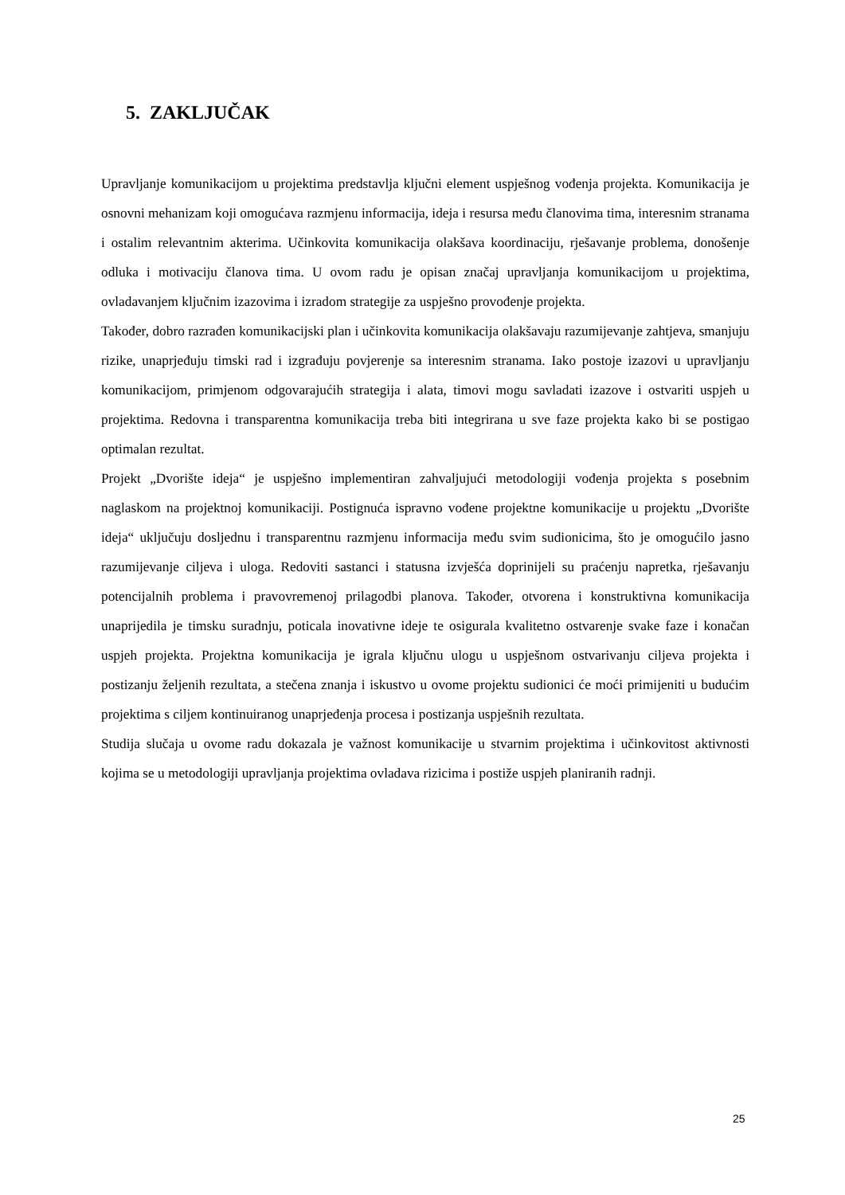5. ZAKLJUČAK
Upravljanje komunikacijom u projektima predstavlja ključni element uspješnog vođenja projekta. Komunikacija je osnovni mehanizam koji omogućava razmjenu informacija, ideja i resursa među članovima tima, interesnim stranama i ostalim relevantnim akterima. Učinkovita komunikacija olakšava koordinaciju, rješavanje problema, donošenje odluka i motivaciju članova tima. U ovom radu je opisan značaj upravljanja komunikacijom u projektima, ovladavanjem ključnim izazovima i izradom strategije za uspješno provođenje projekta.
Također, dobro razrađen komunikacijski plan i učinkovita komunikacija olakšavaju razumijevanje zahtjeva, smanjuju rizike, unaprjeđuju timski rad i izgrađuju povjerenje sa interesnim stranama. Iako postoje izazovi u upravljanju komunikacijom, primjenom odgovarajućih strategija i alata, timovi mogu savladati izazove i ostvariti uspjeh u projektima. Redovna i transparentna komunikacija treba biti integrirana u sve faze projekta kako bi se postigao optimalan rezultat.
Projekt „Dvorište ideja“ je uspješno implementiran zahvaljujući metodologiji vođenja projekta s posebnim naglaskom na projektnoj komunikaciji. Postignuća ispravno vođene projektne komunikacije u projektu „Dvorište ideja“ uključuju dosljednu i transparentnu razmjenu informacija među svim sudionicima, što je omogućilo jasno razumijevanje ciljeva i uloga. Redoviti sastanci i statusna izvješća doprinijeli su praćenju napretka, rješavanju potencijalnih problema i pravovremenoj prilagodbi planova. Također, otvorena i konstruktivna komunikacija unaprijedila je timsku suradnju, poticala inovativne ideje te osigurala kvalitetno ostvarenje svake faze i konačan uspjeh projekta. Projektna komunikacija je igrala ključnu ulogu u uspješnom ostvarivanju ciljeva projekta i postizanju željenih rezultata, a stečena znanja i iskustvo u ovome projektu sudionici će moći primijeniti u budućim projektima s ciljem kontinuiranog unaprjeđenja procesa i postizanja uspješnih rezultata.
Studija slučaja u ovome radu dokazala je važnost komunikacije u stvarnim projektima i učinkovitost aktivnosti kojima se u metodologiji upravljanja projektima ovladava rizicima i postiže uspjeh planiranih radnji.
25